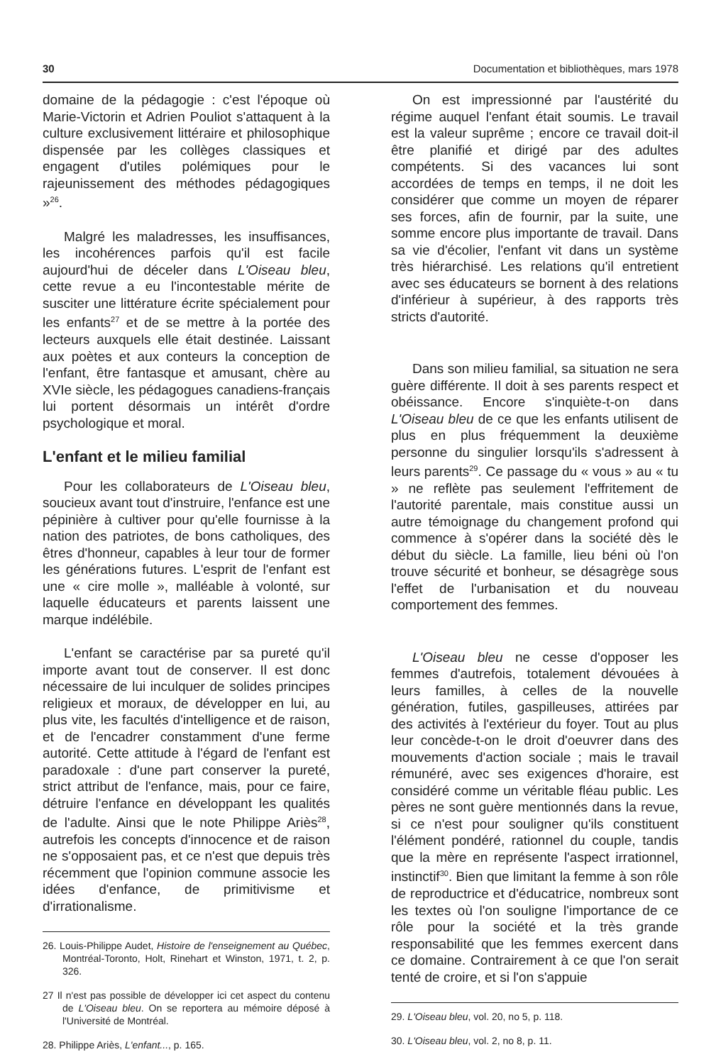30 Documentation et bibliothèques, mars 1978
domaine de la pédagogie : c'est l'époque où Marie-Victorin et Adrien Pouliot s'attaquent à la culture exclusivement littéraire et philosophique dispensée par les collèges classiques et engagent d'utiles polémiques pour le rajeunissement des méthodes pédagogiques »<sup>26</sup>.
Malgré les maladresses, les insuffisances, les incohérences parfois qu'il est facile aujourd'hui de déceler dans L'Oiseau bleu, cette revue a eu l'incontestable mérite de susciter une littérature écrite spécialement pour les enfants<sup>27</sup> et de se mettre à la portée des lecteurs auxquels elle était destinée. Laissant aux poètes et aux conteurs la conception de l'enfant, être fantasque et amusant, chère au XVIe siècle, les pédagogues canadiens-français lui portent désormais un intérêt d'ordre psychologique et moral.
L'enfant et le milieu familial
Pour les collaborateurs de L'Oiseau bleu, soucieux avant tout d'instruire, l'enfance est une pépinière à cultiver pour qu'elle fournisse à la nation des patriotes, de bons catholiques, des êtres d'honneur, capables à leur tour de former les générations futures. L'esprit de l'enfant est une « cire molle », malléable à volonté, sur laquelle éducateurs et parents laissent une marque indélébile.
L'enfant se caractérise par sa pureté qu'il importe avant tout de conserver. Il est donc nécessaire de lui inculquer de solides principes religieux et moraux, de développer en lui, au plus vite, les facultés d'intelligence et de raison, et de l'encadrer constamment d'une ferme autorité. Cette attitude à l'égard de l'enfant est paradoxale : d'une part conserver la pureté, strict attribut de l'enfance, mais, pour ce faire, détruire l'enfance en développant les qualités de l'adulte. Ainsi que le note Philippe Ariès<sup>28</sup>, autrefois les concepts d'innocence et de raison ne s'opposaient pas, et ce n'est que depuis très récemment que l'opinion commune associe les idées d'enfance, de primitivisme et d'irrationalisme.
26. Louis-Philippe Audet, Histoire de l'enseignement au Québec, Montréal-Toronto, Holt, Rinehart et Winston, 1971, t. 2, p. 326.
27 Il n'est pas possible de développer ici cet aspect du contenu de L'Oiseau bleu. On se reportera au mémoire déposé à l'Université de Montréal.
28. Philippe Ariès, L'enfant..., p. 165.
On est impressionné par l'austérité du régime auquel l'enfant était soumis. Le travail est la valeur suprême ; encore ce travail doit-il être planifié et dirigé par des adultes compétents. Si des vacances lui sont accordées de temps en temps, il ne doit les considérer que comme un moyen de réparer ses forces, afin de fournir, par la suite, une somme encore plus importante de travail. Dans sa vie d'écolier, l'enfant vit dans un système très hiérarchisé. Les relations qu'il entretient avec ses éducateurs se bornent à des relations d'inférieur à supérieur, à des rapports très stricts d'autorité.
Dans son milieu familial, sa situation ne sera guère différente. Il doit à ses parents respect et obéissance. Encore s'inquiète-t-on dans L'Oiseau bleu de ce que les enfants utilisent de plus en plus fréquemment la deuxième personne du singulier lorsqu'ils s'adressent à leurs parents<sup>29</sup>. Ce passage du « vous » au « tu » ne reflète pas seulement l'effritement de l'autorité parentale, mais constitue aussi un autre témoignage du changement profond qui commence à s'opérer dans la société dès le début du siècle. La famille, lieu béni où l'on trouve sécurité et bonheur, se désagrège sous l'effet de l'urbanisation et du nouveau comportement des femmes.
L'Oiseau bleu ne cesse d'opposer les femmes d'autrefois, totalement dévouées à leurs familles, à celles de la nouvelle génération, futiles, gaspilleuses, attirées par des activités à l'extérieur du foyer. Tout au plus leur concède-t-on le droit d'oeuvrer dans des mouvements d'action sociale ; mais le travail rémunéré, avec ses exigences d'horaire, est considéré comme un véritable fléau public. Les pères ne sont guère mentionnés dans la revue, si ce n'est pour souligner qu'ils constituent l'élément pondéré, rationnel du couple, tandis que la mère en représente l'aspect irrationnel, instinctif<sup>30</sup>. Bien que limitant la femme à son rôle de reproductrice et d'éducatrice, nombreux sont les textes où l'on souligne l'importance de ce rôle pour la société et la très grande responsabilité que les femmes exercent dans ce domaine. Contrairement à ce que l'on serait tenté de croire, et si l'on s'appuie
29. L'Oiseau bleu, vol. 20, no 5, p. 118.
30. L'Oiseau bleu, vol. 2, no 8, p. 11.